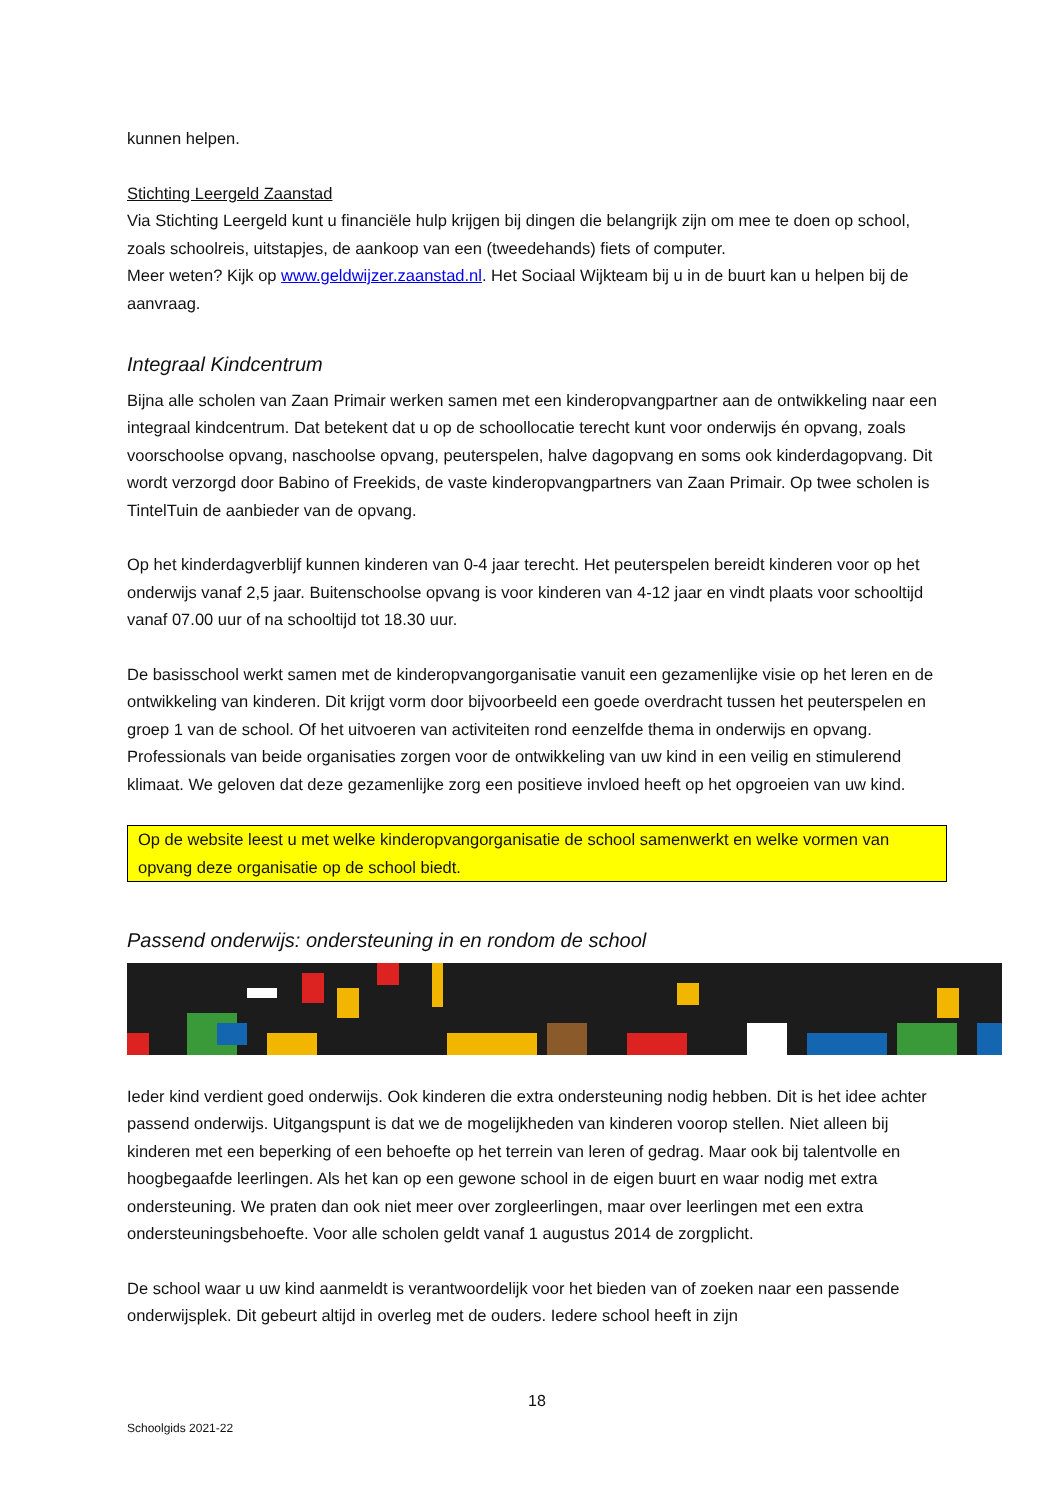kunnen helpen.
Stichting Leergeld Zaanstad
Via Stichting Leergeld kunt u financiële hulp krijgen bij dingen die belangrijk zijn om mee te doen op school, zoals schoolreis, uitstapjes, de aankoop van een (tweedehands) fiets of computer.
Meer weten? Kijk op www.geldwijzer.zaanstad.nl. Het Sociaal Wijkteam bij u in de buurt kan u helpen bij de aanvraag.
Integraal Kindcentrum
Bijna alle scholen van Zaan Primair werken samen met een kinderopvangpartner aan de ontwikkeling naar een integraal kindcentrum. Dat betekent dat u op de schoollocatie terecht kunt voor onderwijs én opvang, zoals voorschoolse opvang, naschoolse opvang, peuterspelen, halve dagopvang en soms ook kinderdagopvang. Dit wordt verzorgd door Babino of Freekids, de vaste kinderopvangpartners van Zaan Primair. Op twee scholen is TintelTuin de aanbieder van de opvang.
Op het kinderdagverblijf kunnen kinderen van 0-4 jaar terecht. Het peuterspelen bereidt kinderen voor op het onderwijs vanaf 2,5 jaar. Buitenschoolse opvang is voor kinderen van 4-12 jaar en vindt plaats voor schooltijd vanaf 07.00 uur of na schooltijd tot 18.30 uur.
De basisschool werkt samen met de kinderopvangorganisatie vanuit een gezamenlijke visie op het leren en de ontwikkeling van kinderen. Dit krijgt vorm door bijvoorbeeld een goede overdracht tussen het peuterspelen en groep 1 van de school. Of het uitvoeren van activiteiten rond eenzelfde thema in onderwijs en opvang. Professionals van beide organisaties zorgen voor de ontwikkeling van uw kind in een veilig en stimulerend klimaat. We geloven dat deze gezamenlijke zorg een positieve invloed heeft op het opgroeien van uw kind.
Op de website leest u met welke kinderopvangorganisatie de school samenwerkt en welke vormen van opvang deze organisatie op de school biedt.
Passend onderwijs: ondersteuning in en rondom de school
Ieder kind verdient goed onderwijs. Ook kinderen die extra ondersteuning nodig hebben. Dit is het idee achter passend onderwijs. Uitgangspunt is dat we de mogelijkheden van kinderen voorop stellen. Niet alleen bij kinderen met een beperking of een behoefte op het terrein van leren of gedrag. Maar ook bij talentvolle en hoogbegaafde leerlingen. Als het kan op een gewone school in de eigen buurt en waar nodig met extra ondersteuning. We praten dan ook niet meer over zorgleerlingen, maar over leerlingen met een extra ondersteuningsbehoefte. Voor alle scholen geldt vanaf 1 augustus 2014 de zorgplicht.
De school waar u uw kind aanmeldt is verantwoordelijk voor het bieden van of zoeken naar een passende onderwijsplek. Dit gebeurt altijd in overleg met de ouders. Iedere school heeft in zijn
18
Schoolgids 2021-22